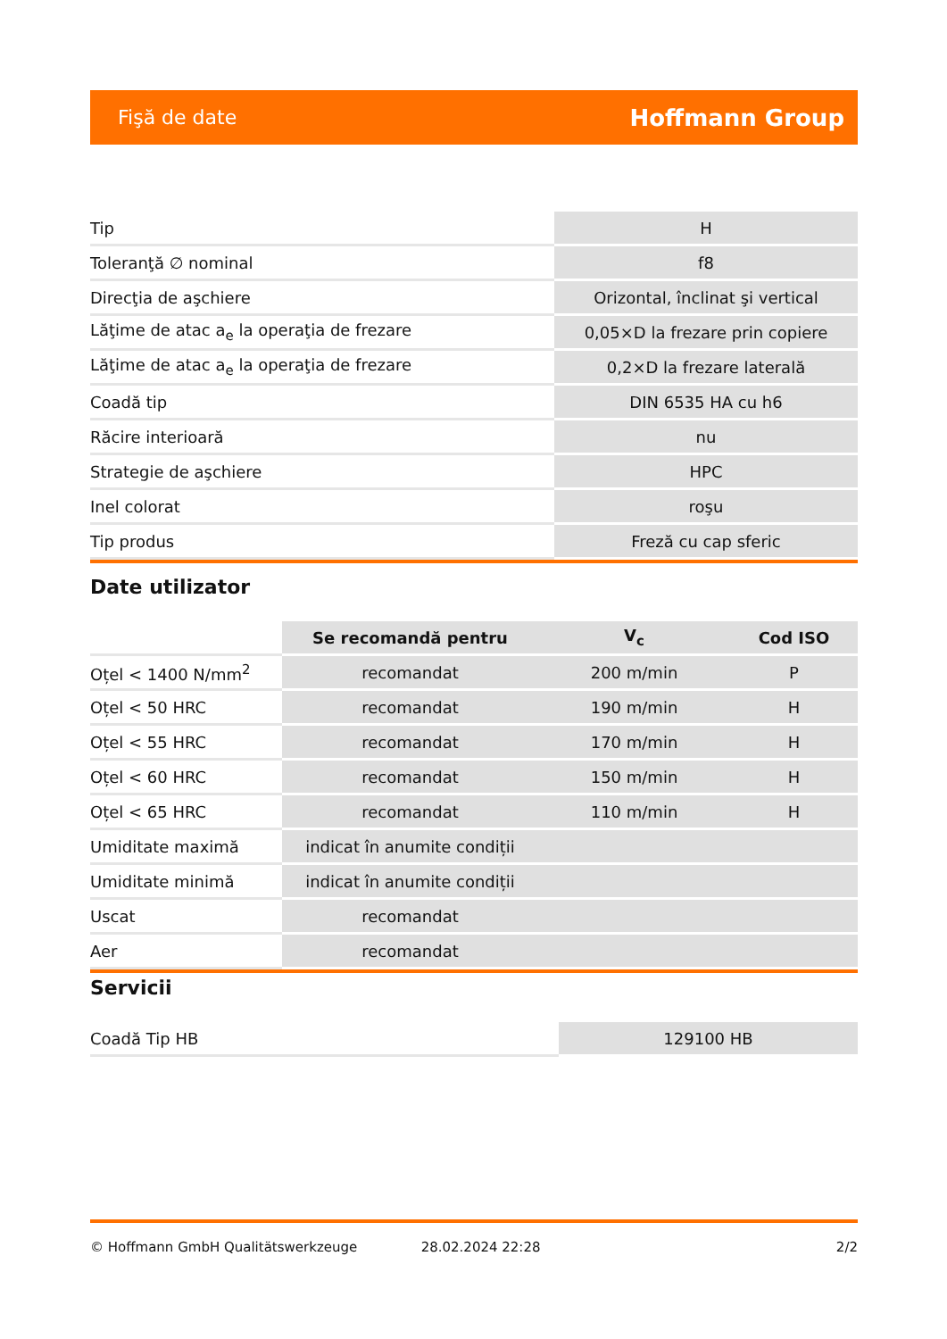Fişă de date Hoffmann Group
| Tip | H |
| Toleranţă ∅ nominal | f8 |
| Direcţia de aşchiere | Orizontal, înclinat şi vertical |
| Lăţime de atac a<sub>e</sub> la operaţia de frezare | 0,05×D la frezare prin copiere |
| Lăţime de atac a<sub>e</sub> la operaţia de frezare | 0,2×D la frezare laterală |
| Coadă tip | DIN 6535 HA cu h6 |
| Răcire interioară | nu |
| Strategie de aşchiere | HPC |
| Inel colorat | roşu |
| Tip produs | Freză cu cap sferic |
Date utilizator
| | Se recomandă pentru | V<sub>c</sub> | Cod ISO |
| --- | --- | --- | --- |
| Oțel < 1400 N/mm<sup>2</sup> | recomandat | 200 m/min | P |
| Oțel < 50 HRC | recomandat | 190 m/min | H |
| Oțel < 55 HRC | recomandat | 170 m/min | H |
| Oțel < 60 HRC | recomandat | 150 m/min | H |
| Oțel < 65 HRC | recomandat | 110 m/min | H |
| Umiditate maximă | indicat în anumite condiții | | |
| Umiditate minimă | indicat în anumite condiții | | |
| Uscat | recomandat | | |
| Aer | recomandat | | |
Servicii
| Coadă Tip HB | 129100 HB |
© Hoffmann GmbH Qualitätswerkzeuge 28.02.2024 22:28 2/2